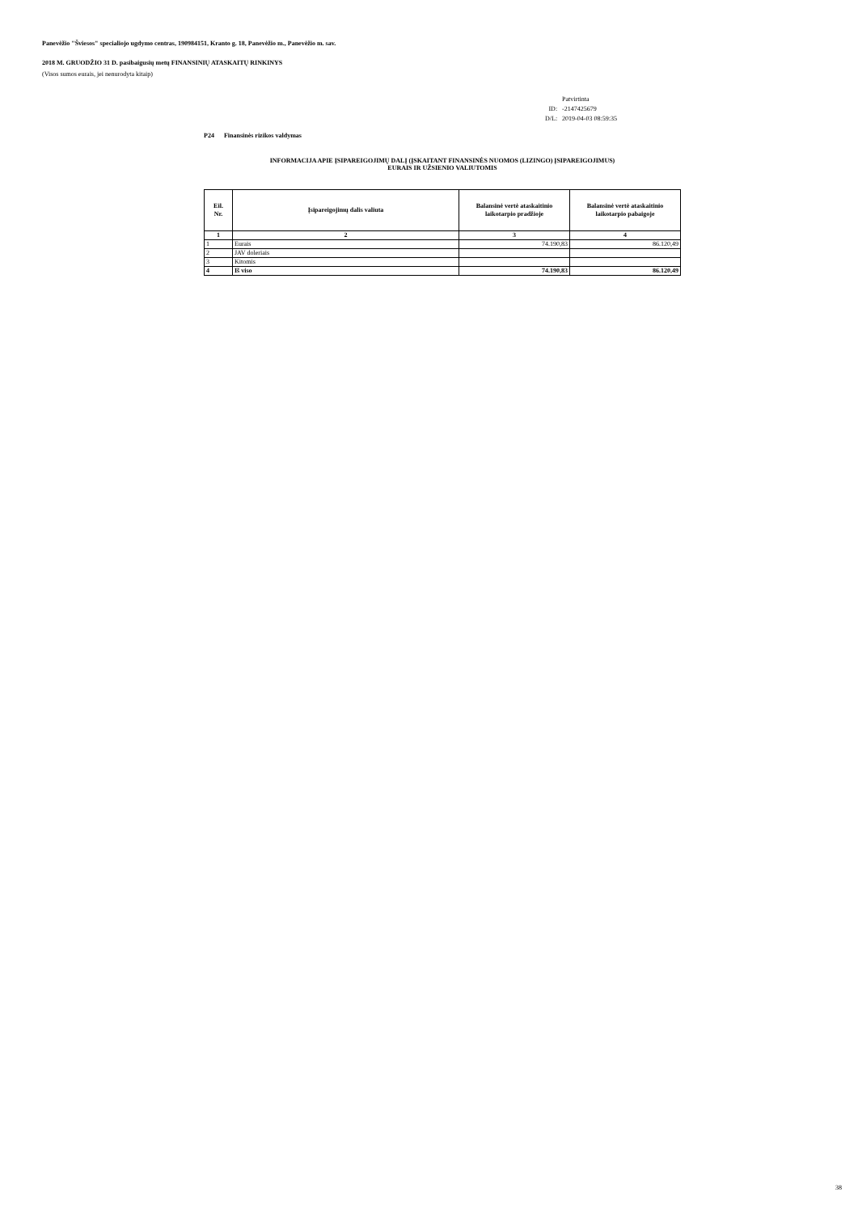Panevėžio "Šviesos" specialiojo ugdymo centras, 190984151, Kranto g. 18, Panevėžio m., Panevėžio m. sav.
2018 M. GRUODŽIO 31 D. pasibaigusių metų FINANSINIŲ ATASKAITŲ RINKINYS
(Visos sumos eurais, jei nenurodyta kitaip)
| | Patvirtinta |
| ID: | -2147425679 |
| D/L: | 2019-04-03 08:59:35 |
P24 Finansinės rizikos valdymas
INFORMACIJA APIE ĮSIPAREIGOJIMŲ DALĮ (ĮSKAITANT FINANSINĖS NUOMOS (LIZINGO) ĮSIPAREIGOJIMUS)
EURAIS IR UŽSIENIO VALIUTOMIS
| Eil. Nr. | Įsipareigojimų dalis valiuta | Balansinė vertė ataskaitinio laikotarpio pradžioje | Balansinė vertė ataskaitinio laikotarpio pabaigoje |
| --- | --- | --- | --- |
| 1 | 2 | 3 | 4 |
| 1 | Eurais | 74.190,83 | 86.120,49 |
| 2 | JAV doleriais | | |
| 3 | Kitomis | | |
| 4 | Iš viso | 74.190,83 | 86.120,49 |
38